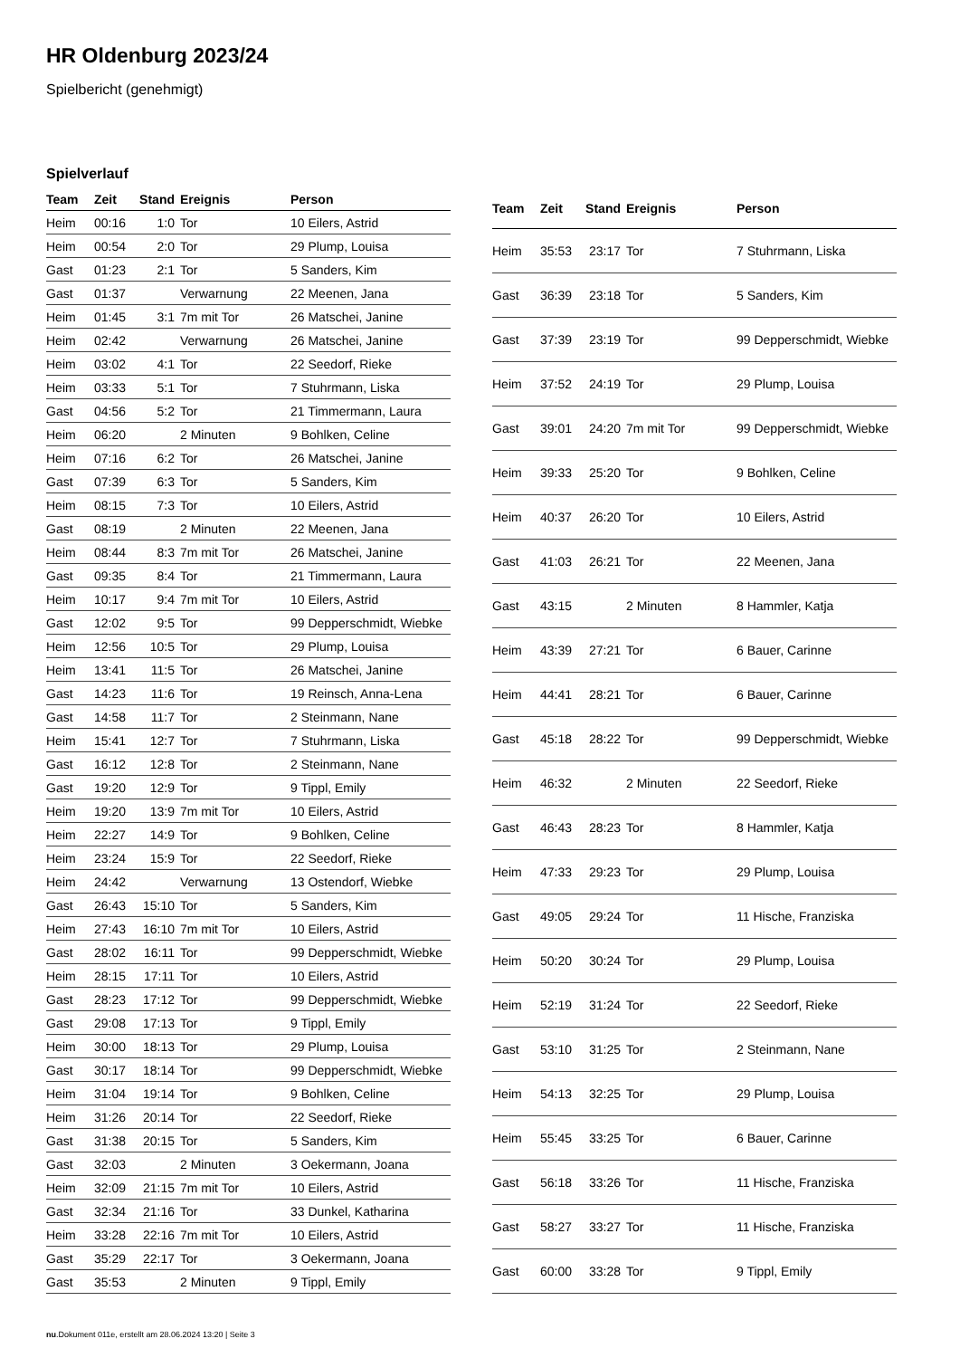HR Oldenburg 2023/24
Spielbericht (genehmigt)
Spielverlauf
| Team | Zeit | Stand | Ereignis | Person |
| --- | --- | --- | --- | --- |
| Heim | 00:16 | 1:0 | Tor | 10 Eilers, Astrid |
| Heim | 00:54 | 2:0 | Tor | 29 Plump, Louisa |
| Gast | 01:23 | 2:1 | Tor | 5 Sanders, Kim |
| Gast | 01:37 | | Verwarnung | 22 Meenen, Jana |
| Heim | 01:45 | 3:1 | 7m mit Tor | 26 Matschei, Janine |
| Heim | 02:42 | | Verwarnung | 26 Matschei, Janine |
| Heim | 03:02 | 4:1 | Tor | 22 Seedorf, Rieke |
| Heim | 03:33 | 5:1 | Tor | 7 Stuhrmann, Liska |
| Gast | 04:56 | 5:2 | Tor | 21 Timmermann, Laura |
| Heim | 06:20 | | 2 Minuten | 9 Bohlken, Celine |
| Heim | 07:16 | 6:2 | Tor | 26 Matschei, Janine |
| Gast | 07:39 | 6:3 | Tor | 5 Sanders, Kim |
| Heim | 08:15 | 7:3 | Tor | 10 Eilers, Astrid |
| Gast | 08:19 | | 2 Minuten | 22 Meenen, Jana |
| Heim | 08:44 | 8:3 | 7m mit Tor | 26 Matschei, Janine |
| Gast | 09:35 | 8:4 | Tor | 21 Timmermann, Laura |
| Heim | 10:17 | 9:4 | 7m mit Tor | 10 Eilers, Astrid |
| Gast | 12:02 | 9:5 | Tor | 99 Depperschmidt, Wiebke |
| Heim | 12:56 | 10:5 | Tor | 29 Plump, Louisa |
| Heim | 13:41 | 11:5 | Tor | 26 Matschei, Janine |
| Gast | 14:23 | 11:6 | Tor | 19 Reinsch, Anna-Lena |
| Gast | 14:58 | 11:7 | Tor | 2 Steinmann, Nane |
| Heim | 15:41 | 12:7 | Tor | 7 Stuhrmann, Liska |
| Gast | 16:12 | 12:8 | Tor | 2 Steinmann, Nane |
| Gast | 19:20 | 12:9 | Tor | 9 Tippl, Emily |
| Heim | 19:20 | 13:9 | 7m mit Tor | 10 Eilers, Astrid |
| Heim | 22:27 | 14:9 | Tor | 9 Bohlken, Celine |
| Heim | 23:24 | 15:9 | Tor | 22 Seedorf, Rieke |
| Heim | 24:42 | | Verwarnung | 13 Ostendorf, Wiebke |
| Gast | 26:43 | 15:10 | Tor | 5 Sanders, Kim |
| Heim | 27:43 | 16:10 | 7m mit Tor | 10 Eilers, Astrid |
| Gast | 28:02 | 16:11 | Tor | 99 Depperschmidt, Wiebke |
| Heim | 28:15 | 17:11 | Tor | 10 Eilers, Astrid |
| Gast | 28:23 | 17:12 | Tor | 99 Depperschmidt, Wiebke |
| Gast | 29:08 | 17:13 | Tor | 9 Tippl, Emily |
| Heim | 30:00 | 18:13 | Tor | 29 Plump, Louisa |
| Gast | 30:17 | 18:14 | Tor | 99 Depperschmidt, Wiebke |
| Heim | 31:04 | 19:14 | Tor | 9 Bohlken, Celine |
| Heim | 31:26 | 20:14 | Tor | 22 Seedorf, Rieke |
| Gast | 31:38 | 20:15 | Tor | 5 Sanders, Kim |
| Gast | 32:03 | | 2 Minuten | 3 Oekermann, Joana |
| Heim | 32:09 | 21:15 | 7m mit Tor | 10 Eilers, Astrid |
| Gast | 32:34 | 21:16 | Tor | 33 Dunkel, Katharina |
| Heim | 33:28 | 22:16 | 7m mit Tor | 10 Eilers, Astrid |
| Gast | 35:29 | 22:17 | Tor | 3 Oekermann, Joana |
| Gast | 35:53 | | 2 Minuten | 9 Tippl, Emily |
| Team | Zeit | Stand | Ereignis | Person |
| --- | --- | --- | --- | --- |
| Heim | 35:53 | 23:17 | Tor | 7 Stuhrmann, Liska |
| Gast | 36:39 | 23:18 | Tor | 5 Sanders, Kim |
| Gast | 37:39 | 23:19 | Tor | 99 Depperschmidt, Wiebke |
| Heim | 37:52 | 24:19 | Tor | 29 Plump, Louisa |
| Gast | 39:01 | 24:20 | 7m mit Tor | 99 Depperschmidt, Wiebke |
| Heim | 39:33 | 25:20 | Tor | 9 Bohlken, Celine |
| Heim | 40:37 | 26:20 | Tor | 10 Eilers, Astrid |
| Gast | 41:03 | 26:21 | Tor | 22 Meenen, Jana |
| Gast | 43:15 | | 2 Minuten | 8 Hammler, Katja |
| Heim | 43:39 | 27:21 | Tor | 6 Bauer, Carinne |
| Heim | 44:41 | 28:21 | Tor | 6 Bauer, Carinne |
| Gast | 45:18 | 28:22 | Tor | 99 Depperschmidt, Wiebke |
| Heim | 46:32 | | 2 Minuten | 22 Seedorf, Rieke |
| Gast | 46:43 | 28:23 | Tor | 8 Hammler, Katja |
| Heim | 47:33 | 29:23 | Tor | 29 Plump, Louisa |
| Gast | 49:05 | 29:24 | Tor | 11 Hische, Franziska |
| Heim | 50:20 | 30:24 | Tor | 29 Plump, Louisa |
| Heim | 52:19 | 31:24 | Tor | 22 Seedorf, Rieke |
| Gast | 53:10 | 31:25 | Tor | 2 Steinmann, Nane |
| Heim | 54:13 | 32:25 | Tor | 29 Plump, Louisa |
| Heim | 55:45 | 33:25 | Tor | 6 Bauer, Carinne |
| Gast | 56:18 | 33:26 | Tor | 11 Hische, Franziska |
| Gast | 58:27 | 33:27 | Tor | 11 Hische, Franziska |
| Gast | 60:00 | 33:28 | Tor | 9 Tippl, Emily |
nu.Dokument 011e, erstellt am 28.06.2024 13:20 | Seite 3